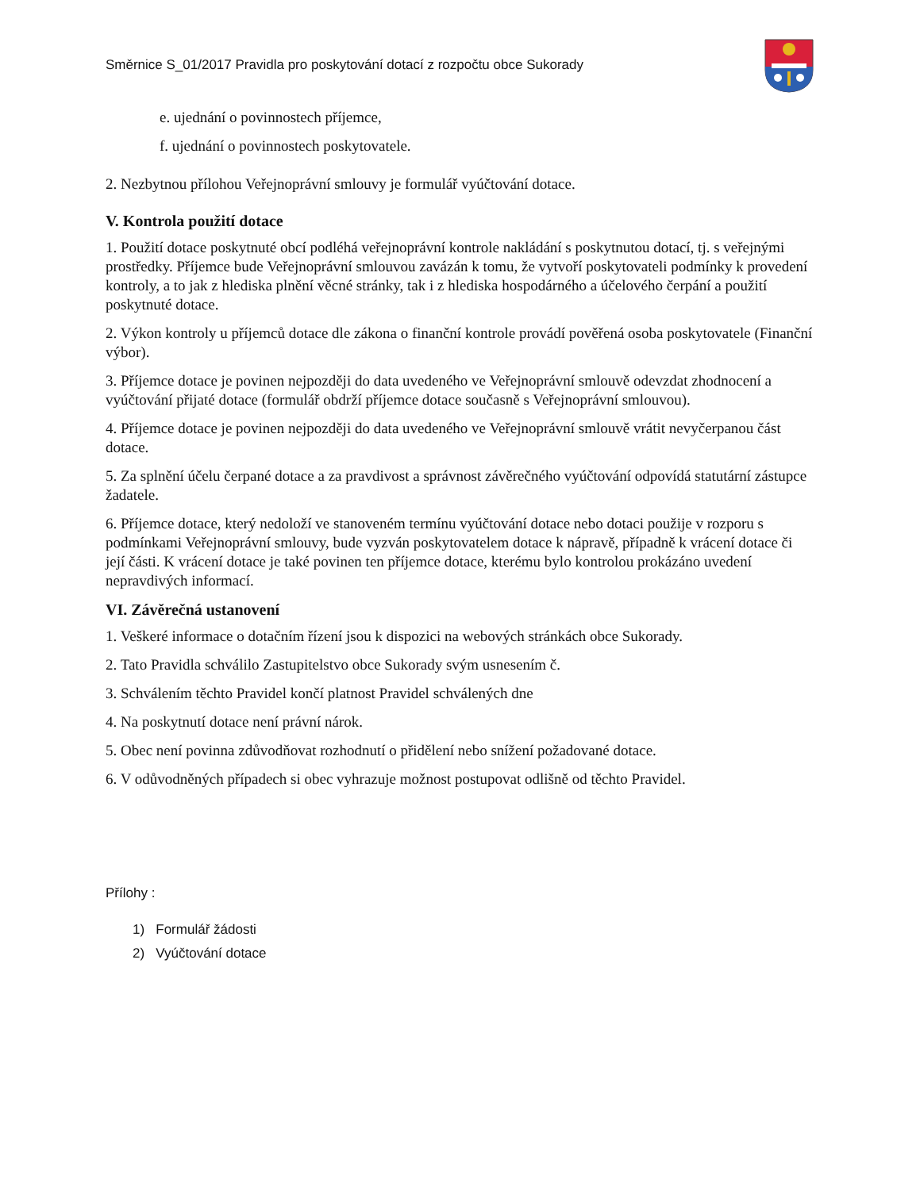Směrnice S_01/2017 Pravidla pro poskytování dotací z rozpočtu obce Sukorady
e. ujednání o povinnostech příjemce,
f. ujednání o povinnostech poskytovatele.
2. Nezbytnou přílohou Veřejnoprávní smlouvy je formulář vyúčtování dotace.
V. Kontrola použití dotace
1. Použití dotace poskytnuté obcí podléhá veřejnoprávní kontrole nakládání s poskytnutou dotací, tj. s veřejnými prostředky. Příjemce bude Veřejnoprávní smlouvou zavázán k tomu, že vytvoří poskytovateli podmínky k provedení kontroly, a to jak z hlediska plnění věcné stránky, tak i z hlediska hospodárného a účelového čerpání a použití poskytnuté dotace.
2. Výkon kontroly u příjemců dotace dle zákona o finanční kontrole provádí pověřená osoba poskytovatele (Finanční výbor).
3. Příjemce dotace je povinen nejpozději do data uvedeného ve Veřejnoprávní smlouvě odevzdat zhodnocení a vyúčtování přijaté dotace (formulář obdrží příjemce dotace současně s Veřejnoprávní smlouvou).
4. Příjemce dotace je povinen nejpozději do data uvedeného ve Veřejnoprávní smlouvě vrátit nevyčerpanou část dotace.
5. Za splnění účelu čerpané dotace a za pravdivost a správnost závěrečného vyúčtování odpovídá statutární zástupce žadatele.
6. Příjemce dotace, který nedoloží ve stanoveném termínu vyúčtování dotace nebo dotaci použije v rozporu s podmínkami Veřejnoprávní smlouvy, bude vyzván poskytovatelem dotace k nápravě, případně k vrácení dotace či její části. K vrácení dotace je také povinen ten příjemce dotace, kterému bylo kontrolou prokázáno uvedení nepravdivých informací.
VI. Závěrečná ustanovení
1. Veškeré informace o dotačním řízení jsou k dispozici na webových stránkách obce Sukorady.
2. Tato Pravidla schválilo Zastupitelstvo obce Sukorady svým usnesením č.
3. Schválením těchto Pravidel končí platnost Pravidel schválených dne
4. Na poskytnutí dotace není právní nárok.
5. Obec není povinna zdůvodňovat rozhodnutí o přidělení nebo snížení požadované dotace.
6. V odůvodněných případech si obec vyhrazuje možnost postupovat odlišně od těchto Pravidel.
Přílohy :
1) Formulář žádosti
2) Vyúčtování dotace